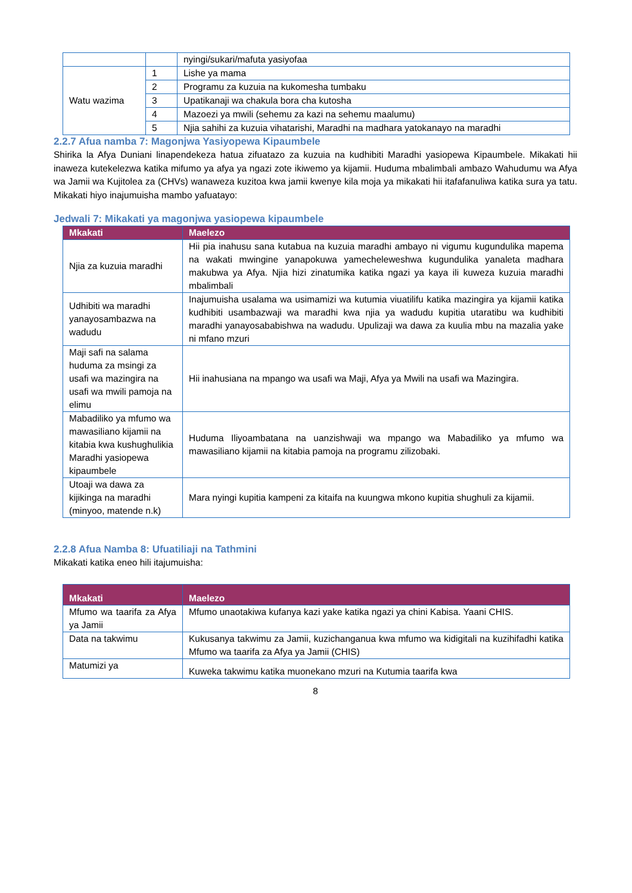| | | nyingi/sukari/mafuta yasiyofaa |
| Watu wazima | 1 | Lishe ya mama |
| | 2 | Programu za kuzuia na kukomesha tumbaku |
| | 3 | Upatikanaji wa chakula bora cha kutosha |
| | 4 | Mazoezi ya mwili (sehemu za kazi na sehemu maalumu) |
| | 5 | Njia sahihi za kuzuia vihatarishi, Maradhi na madhara yatokanayo na maradhi |
2.2.7 Afua namba 7: Magonjwa Yasiyopewa Kipaumbele
Shirika la Afya Duniani linapendekeza hatua zifuatazo za kuzuia na kudhibiti Maradhi yasiopewa Kipaumbele. Mikakati hii inaweza kutekelezwa katika mifumo ya afya ya ngazi zote ikiwemo ya kijamii. Huduma mbalimbali ambazo Wahudumu wa Afya wa Jamii wa Kujitolea za (CHVs) wanaweza kuzitoa kwa jamii kwenye kila moja ya mikakati hii itafafanuliwa katika sura ya tatu. Mikakati hiyo inajumuisha mambo yafuatayo:
Jedwali 7: Mikakati ya magonjwa yasiopewa kipaumbele
| Mkakati | Maelezo |
| --- | --- |
| Njia za kuzuia maradhi | Hii pia inahusu sana kutabua na kuzuia maradhi ambayo ni vigumu kugundulika mapema na wakati mwingine yanapokuwa yamecheleweshwa kugundulika yanaleta madhara makubwa ya Afya. Njia hizi zinatumika katika ngazi ya kaya ili kuweza kuzuia maradhi mbalimbali |
| Udhibiti wa maradhi yanayosambazwa na wadudu | Inajumuisha usalama wa usimamizi wa kutumia viuatilifu katika mazingira ya kijamii katika kudhibiti usambazwaji wa maradhi kwa njia ya wadudu kupitia utaratibu wa kudhibiti maradhi yanayosababishwa na wadudu. Upulizaji wa dawa za kuulia mbu na mazalia yake ni mfano mzuri |
| Maji safi na salama huduma za msingi za usafi wa mazingira na usafi wa mwili pamoja na elimu | Hii inahusiana na mpango wa usafi wa Maji, Afya ya Mwili na usafi wa Mazingira. |
| Mabadiliko ya mfumo wa mawasiliano kijamii na kitabia kwa kushughulikia Maradhi yasiopewa kipaumbele | Huduma Iliyoambatana na uanzishwaji wa mpango wa Mabadiliko ya mfumo wa mawasiliano kijamii na kitabia pamoja na programu zilizobaki. |
| Utoaji wa dawa za kijikinga na maradhi (minyoo, matende n.k) | Mara nyingi kupitia kampeni za kitaifa na kuungwa mkono kupitia shughuli za kijamii. |
2.2.8 Afua Namba 8: Ufuatiliaji na Tathmini
Mikakati katika eneo hili itajumuisha:
| Mkakati | Maelezo |
| --- | --- |
| Mfumo wa taarifa za Afya ya Jamii | Mfumo unaotakiwa kufanya kazi yake katika ngazi ya chini Kabisa. Yaani CHIS. |
| Data na takwimu | Kukusanya takwimu za Jamii, kuzichanganua kwa mfumo wa kidigitali na kuzihifadhi katika Mfumo wa taarifa za Afya ya Jamii (CHIS) |
| Matumizi ya | Kuweka takwimu katika muonekano mzuri na Kutumia taarifa kwa |
8